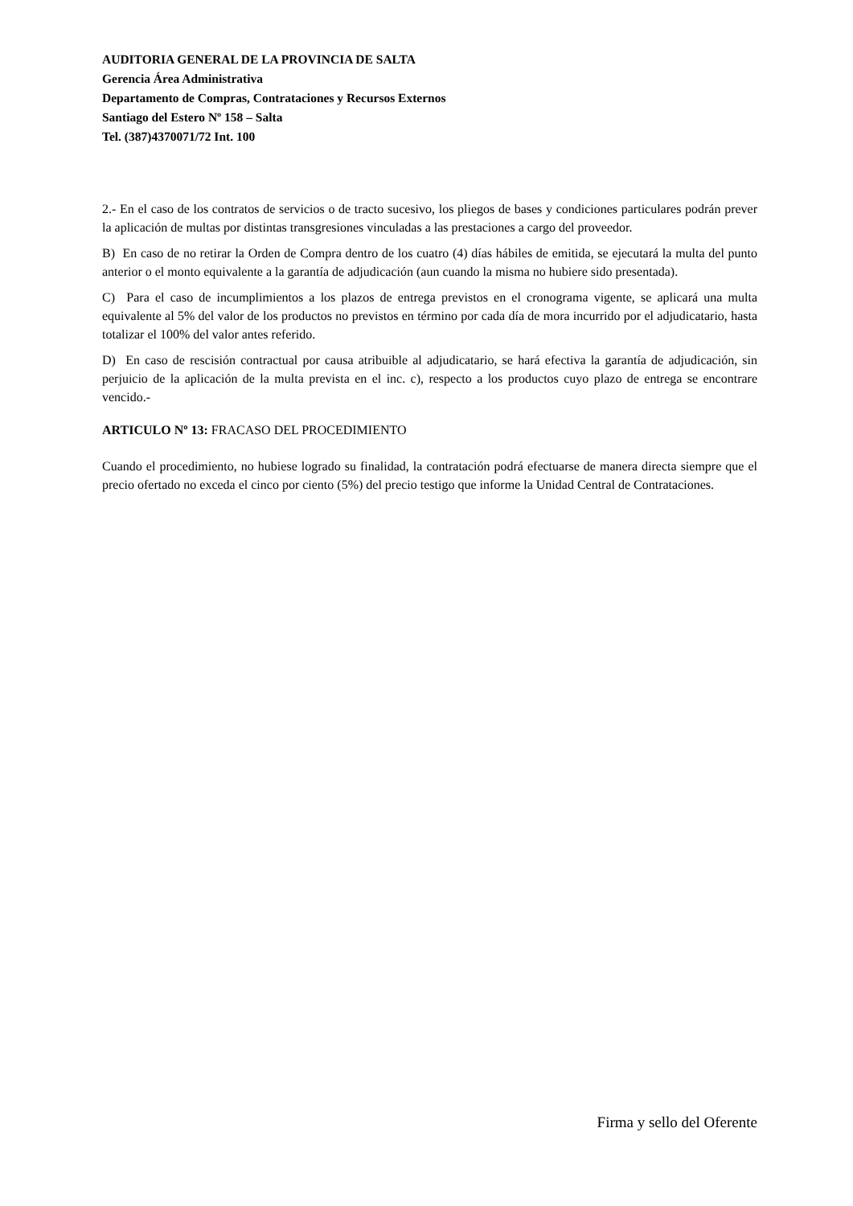AUDITORIA GENERAL DE LA PROVINCIA DE SALTA
Gerencia Área Administrativa
Departamento de Compras, Contrataciones y Recursos Externos
Santiago del Estero Nº 158 – Salta
Tel. (387)4370071/72 Int. 100
2.- En el caso de los contratos de servicios o de tracto sucesivo, los pliegos de bases y condiciones particulares podrán prever la aplicación de multas por distintas transgresiones vinculadas a las prestaciones a cargo del proveedor.
B) En caso de no retirar la Orden de Compra dentro de los cuatro (4) días hábiles de emitida, se ejecutará la multa del punto anterior o el monto equivalente a la garantía de adjudicación (aun cuando la misma no hubiere sido presentada).
C) Para el caso de incumplimientos a los plazos de entrega previstos en el cronograma vigente, se aplicará una multa equivalente al 5% del valor de los productos no previstos en término por cada día de mora incurrido por el adjudicatario, hasta totalizar el 100% del valor antes referido.
D) En caso de rescisión contractual por causa atribuible al adjudicatario, se hará efectiva la garantía de adjudicación, sin perjuicio de la aplicación de la multa prevista en el inc. c), respecto a los productos cuyo plazo de entrega se encontrare vencido.-
ARTICULO Nº 13: FRACASO DEL PROCEDIMIENTO
Cuando el procedimiento, no hubiese logrado su finalidad, la contratación podrá efectuarse de manera directa siempre que el precio ofertado no exceda el cinco por ciento (5%) del precio testigo que informe la Unidad Central de Contrataciones.
Firma y sello del Oferente